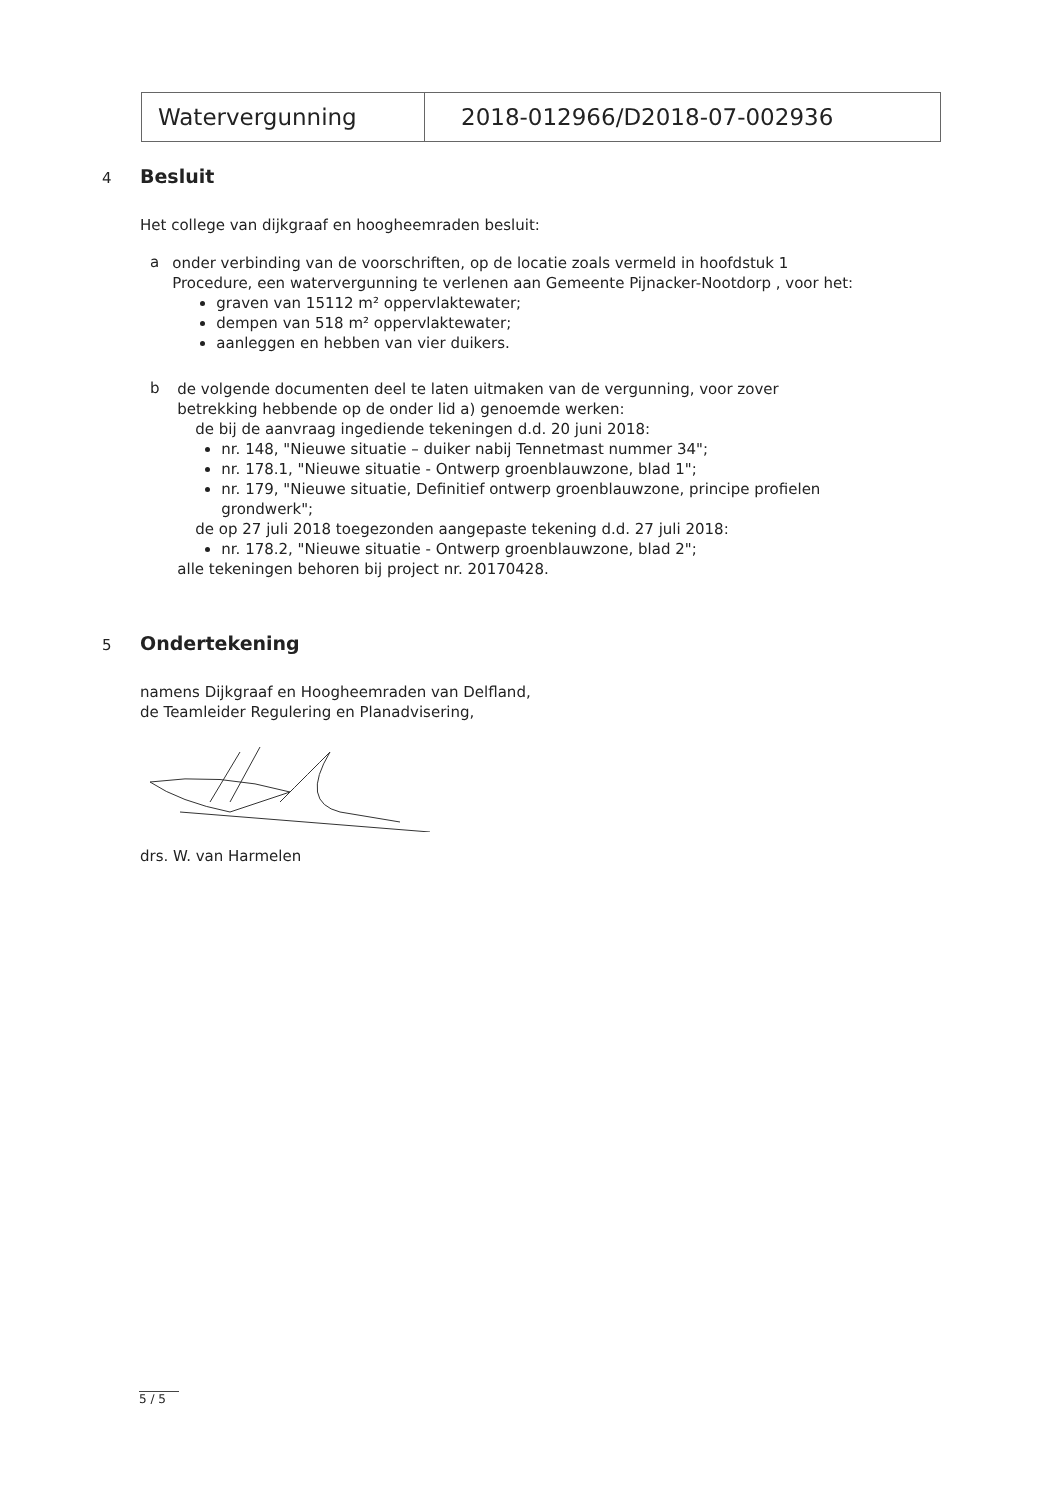| Watervergunning | 2018-012966/D2018-07-002936 |
4 Besluit
Het college van dijkgraaf en hoogheemraden besluit:
a
onder verbinding van de voorschriften, op de locatie zoals vermeld in hoofdstuk 1 Procedure, een watervergunning te verlenen aan Gemeente Pijnacker-Nootdorp , voor het:
graven van 15112 m² oppervlaktewater;
dempen van 518 m² oppervlaktewater;
aanleggen en hebben van vier duikers.
b
de volgende documenten deel te laten uitmaken van de vergunning, voor zover betrekking hebbende op de onder lid a) genoemde werken:
de bij de aanvraag ingediende tekeningen d.d. 20 juni 2018:
nr. 148, "Nieuwe situatie – duiker nabij Tennetmast nummer 34";
nr. 178.1, "Nieuwe situatie - Ontwerp groenblauwzone, blad 1";
nr. 179, "Nieuwe situatie, Definitief ontwerp groenblauwzone, principe profielen grondwerk";
de op 27 juli 2018 toegezonden aangepaste tekening d.d. 27 juli 2018:
nr. 178.2, "Nieuwe situatie - Ontwerp groenblauwzone, blad 2";
alle tekeningen behoren bij project nr. 20170428.
5 Ondertekening
namens Dijkgraaf en Hoogheemraden van Delfland,
de Teamleider Regulering en Planadvisering,
drs. W. van Harmelen
5 / 5